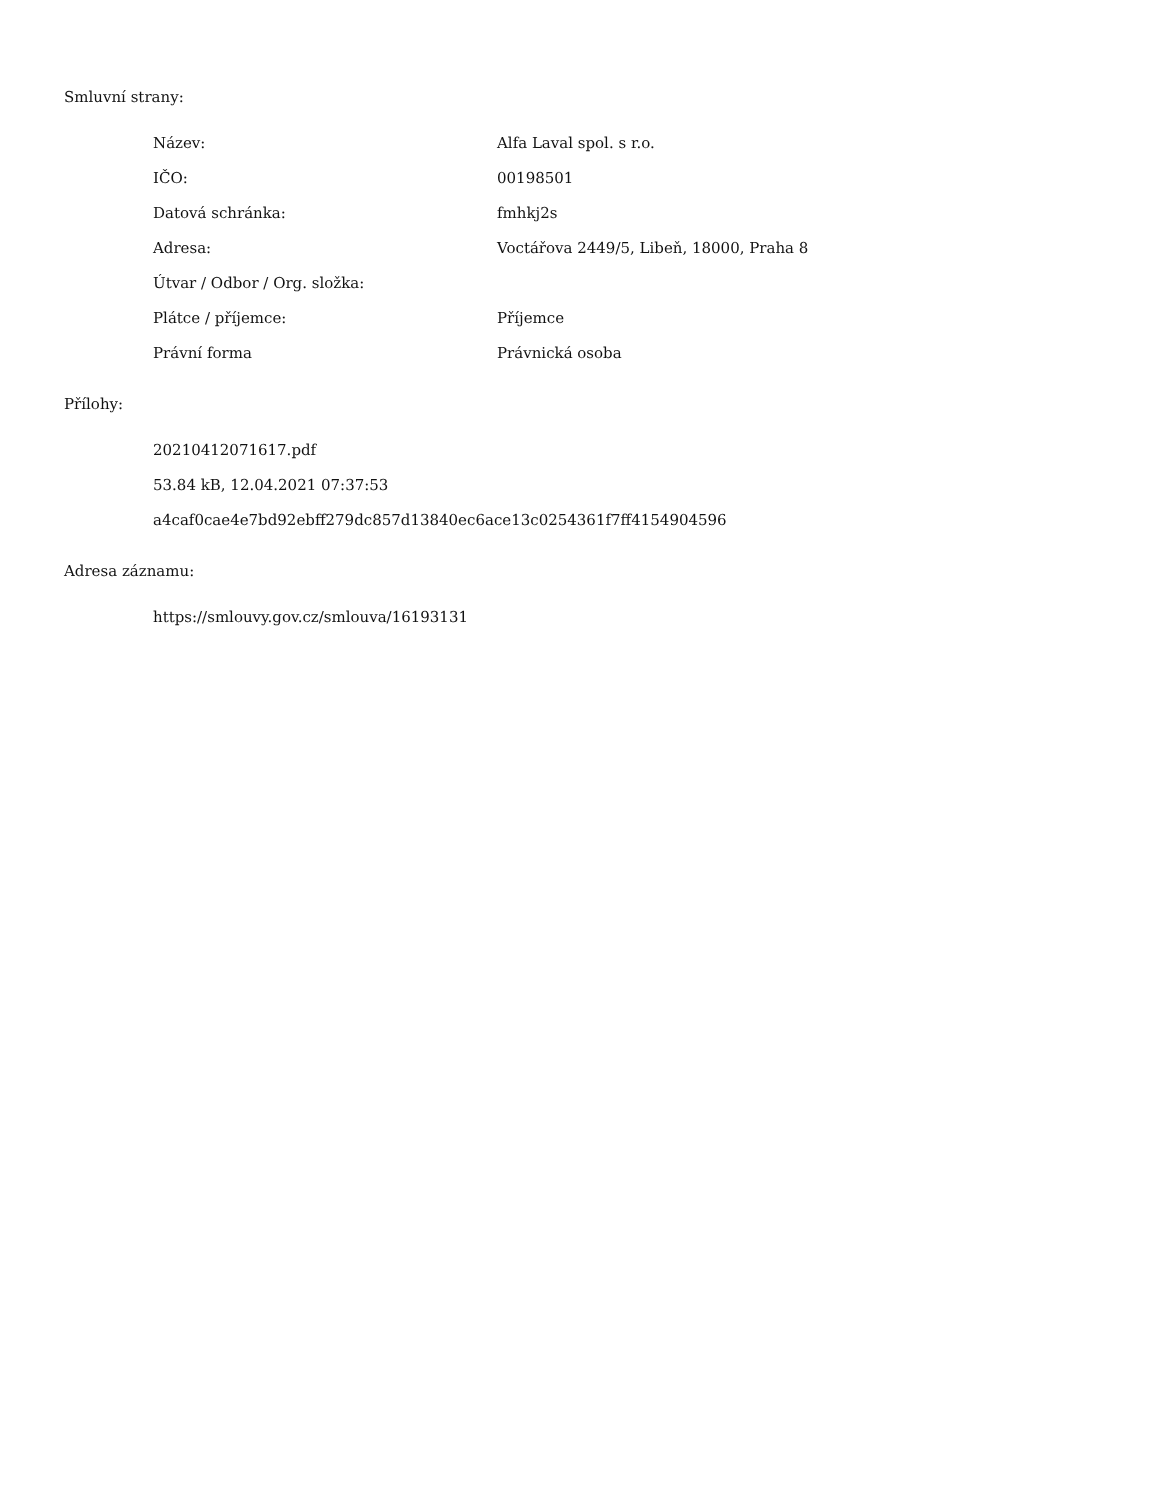Smluvní strany:
| Název: | Alfa Laval spol. s r.o. |
| IČO: | 00198501 |
| Datová schránka: | fmhkj2s |
| Adresa: | Voctářova 2449/5, Libeň, 18000, Praha 8 |
| Útvar / Odbor / Org. složka: | |
| Plátce / příjemce: | Příjemce |
| Právní forma | Právnická osoba |
Přílohy:
20210412071617.pdf
53.84 kB, 12.04.2021 07:37:53
a4caf0cae4e7bd92ebff279dc857d13840ec6ace13c0254361f7ff4154904596
Adresa záznamu:
https://smlouvy.gov.cz/smlouva/16193131